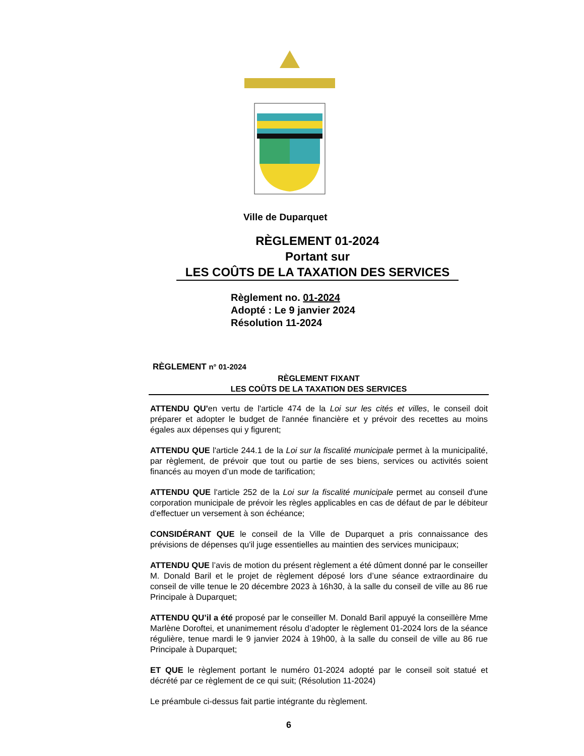Ville de Duparquet
RÈGLEMENT 01-2024
Portant sur
LES COÛTS DE LA TAXATION DES SERVICES
Règlement no. 01-2024
Adopté : Le 9 janvier 2024
Résolution 11-2024
RÈGLEMENT n° 01-2024
RÈGLEMENT FIXANT
LES COÛTS DE LA TAXATION DES SERVICES
ATTENDU QU'en vertu de l'article 474 de la Loi sur les cités et villes, le conseil doit préparer et adopter le budget de l'année financière et y prévoir des recettes au moins égales aux dépenses qui y figurent;
ATTENDU QUE l'article 244.1 de la Loi sur la fiscalité municipale permet à la municipalité, par règlement, de prévoir que tout ou partie de ses biens, services ou activités soient financés au moyen d’un mode de tarification;
ATTENDU QUE l'article 252 de la Loi sur la fiscalité municipale permet au conseil d'une corporation municipale de prévoir les règles applicables en cas de défaut de par le débiteur d'effectuer un versement à son échéance;
CONSIDÉRANT QUE le conseil de la Ville de Duparquet a pris connaissance des prévisions de dépenses qu'il juge essentielles au maintien des services municipaux;
ATTENDU QUE l’avis de motion du présent règlement a été dûment donné par le conseiller M. Donald Baril et le projet de règlement déposé lors d’une séance extraordinaire du conseil de ville tenue le 20 décembre 2023 à 16h30, à la salle du conseil de ville au 86 rue Principale à Duparquet;
ATTENDU QU’il a été proposé par le conseiller M. Donald Baril appuyé la conseillère Mme Marlène Doroftei, et unanimement résolu d’adopter le règlement 01-2024 lors de la séance régulière, tenue mardi le 9 janvier 2024 à 19h00, à la salle du conseil de ville au 86 rue Principale à Duparquet;
ET QUE le règlement portant le numéro 01-2024 adopté par le conseil soit statué et décrété par ce règlement de ce qui suit; (Résolution 11-2024)
Le préambule ci-dessus fait partie intégrante du règlement.
6